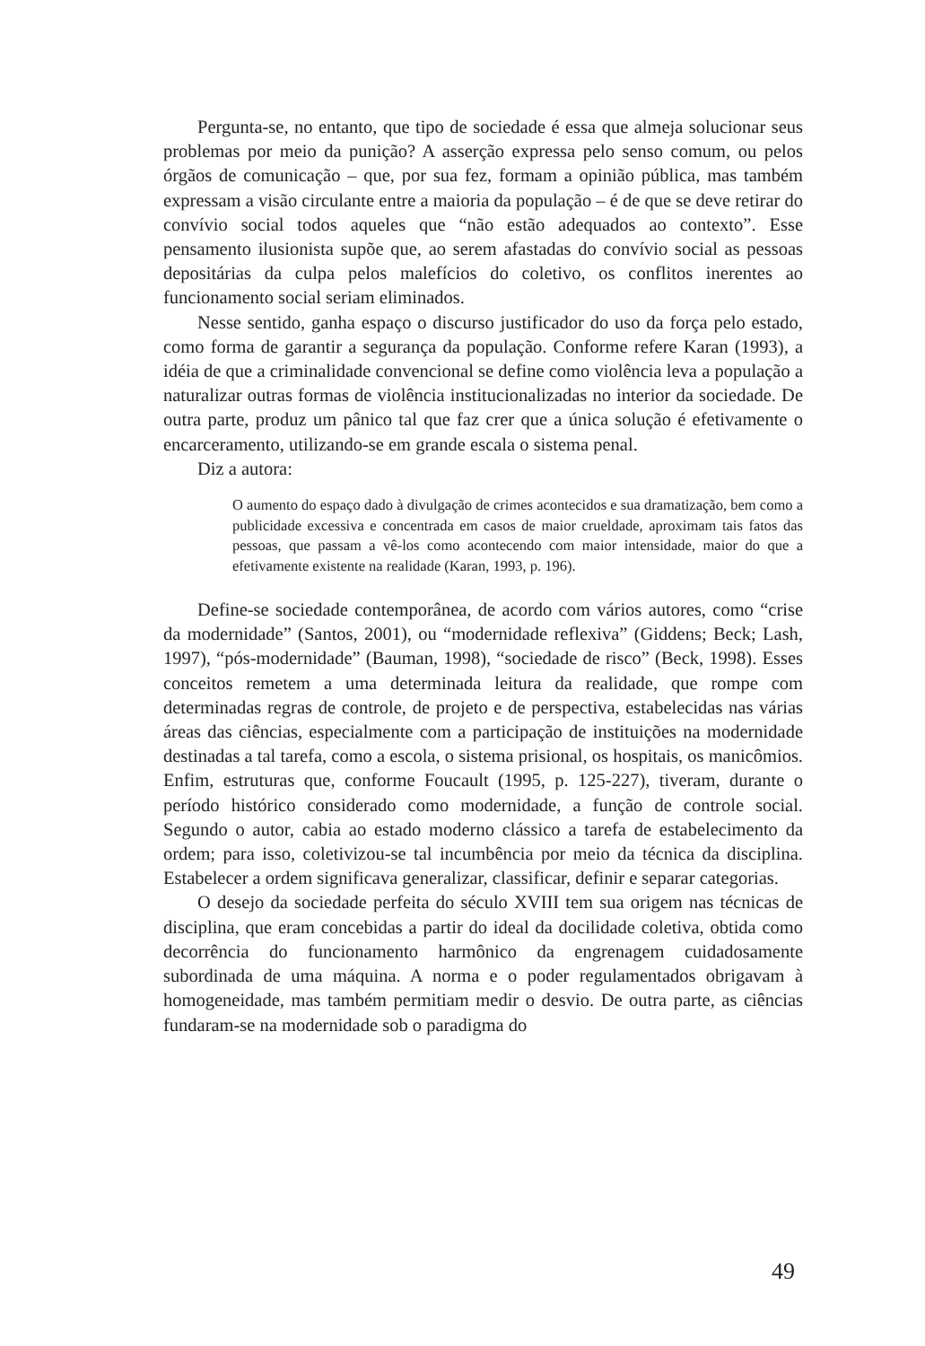Pergunta-se, no entanto, que tipo de sociedade é essa que almeja solucionar seus problemas por meio da punição? A asserção expressa pelo senso comum, ou pelos órgãos de comunicação – que, por sua fez, formam a opinião pública, mas também expressam a visão circulante entre a maioria da população – é de que se deve retirar do convívio social todos aqueles que “não estão adequados ao contexto”. Esse pensamento ilusionista supõe que, ao serem afastadas do convívio social as pessoas depositárias da culpa pelos malefícios do coletivo, os conflitos inerentes ao funcionamento social seriam eliminados.
Nesse sentido, ganha espaço o discurso justificador do uso da força pelo estado, como forma de garantir a segurança da população. Conforme refere Karan (1993), a idéia de que a criminalidade convencional se define como violência leva a população a naturalizar outras formas de violência institucionalizadas no interior da sociedade. De outra parte, produz um pânico tal que faz crer que a única solução é efetivamente o encarceramento, utilizando-se em grande escala o sistema penal.
Diz a autora:
O aumento do espaço dado à divulgação de crimes acontecidos e sua dramatização, bem como a publicidade excessiva e concentrada em casos de maior crueldade, aproximam tais fatos das pessoas, que passam a vê-los como acontecendo com maior intensidade, maior do que a efetivamente existente na realidade (Karan, 1993, p. 196).
Define-se sociedade contemporânea, de acordo com vários autores, como “crise da modernidade” (Santos, 2001), ou “modernidade reflexiva” (Giddens; Beck; Lash, 1997), “pós-modernidade” (Bauman, 1998), “sociedade de risco” (Beck, 1998). Esses conceitos remetem a uma determinada leitura da realidade, que rompe com determinadas regras de controle, de projeto e de perspectiva, estabelecidas nas várias áreas das ciências, especialmente com a participação de instituições na modernidade destinadas a tal tarefa, como a escola, o sistema prisional, os hospitais, os manicômios. Enfim, estruturas que, conforme Foucault (1995, p. 125-227), tiveram, durante o período histórico considerado como modernidade, a função de controle social. Segundo o autor, cabia ao estado moderno clássico a tarefa de estabelecimento da ordem; para isso, coletivizou-se tal incumbência por meio da técnica da disciplina. Estabelecer a ordem significava generalizar, classificar, definir e separar categorias.
O desejo da sociedade perfeita do século XVIII tem sua origem nas técnicas de disciplina, que eram concebidas a partir do ideal da docilidade coletiva, obtida como decorrência do funcionamento harmônico da engrenagem cuidadosamente subordinada de uma máquina. A norma e o poder regulamentados obrigavam à homogeneidade, mas também permitiam medir o desvio. De outra parte, as ciências fundaram-se na modernidade sob o paradigma do
49